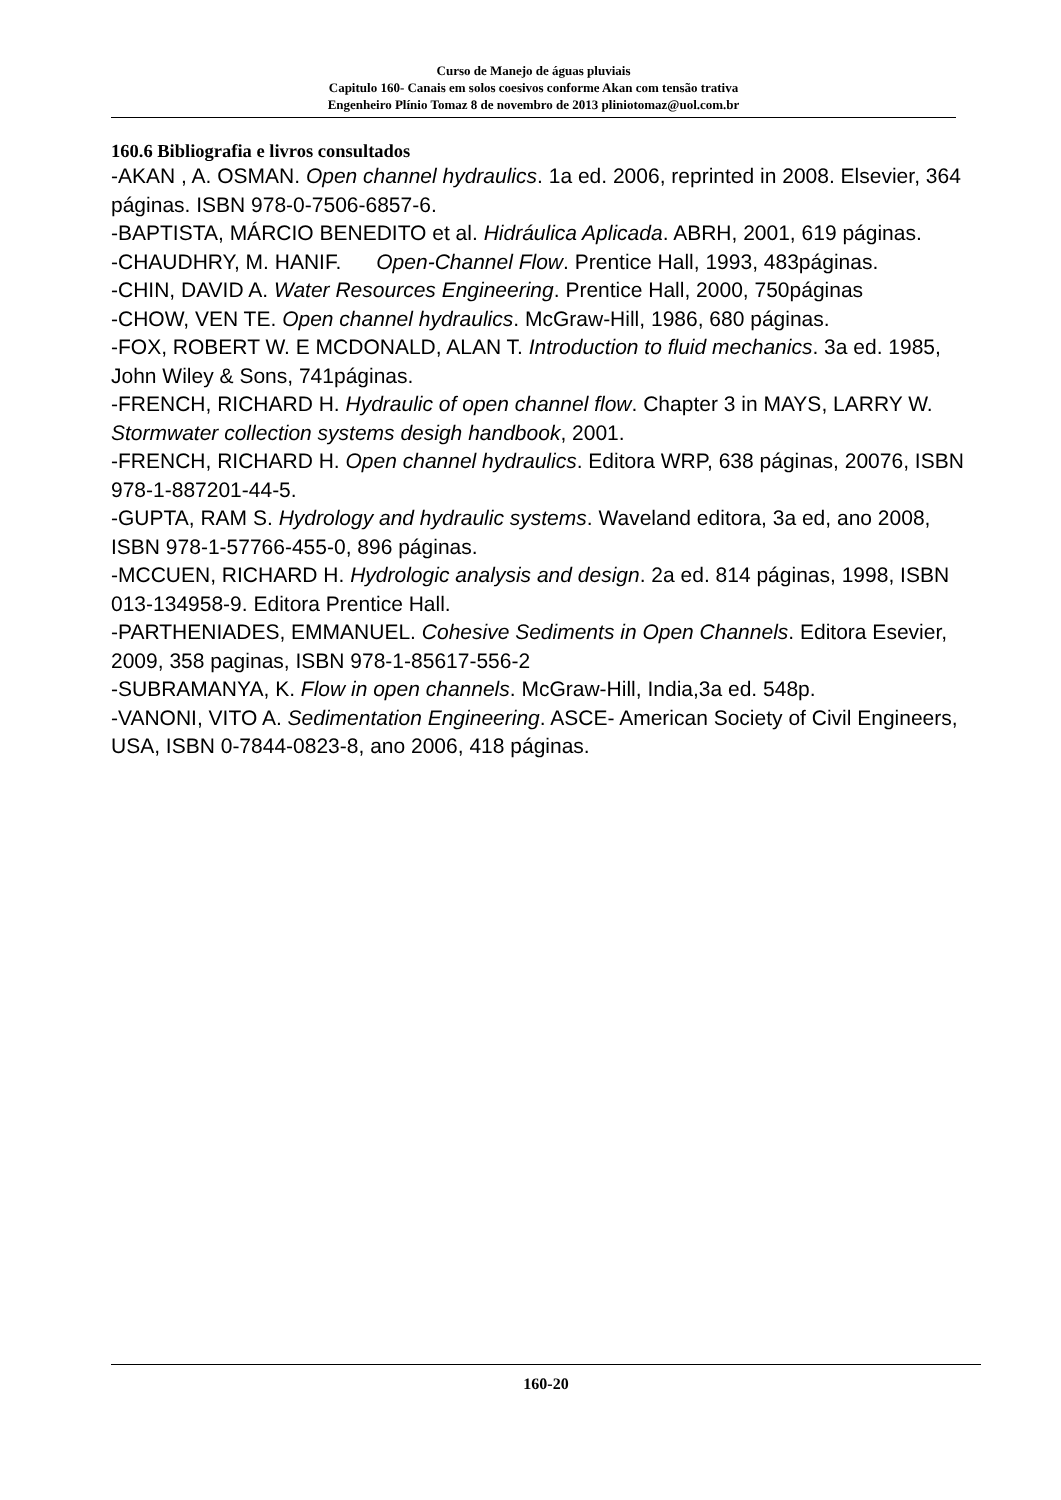Curso de Manejo de águas pluviais
Capitulo 160- Canais em solos coesivos conforme Akan com tensão trativa
Engenheiro Plínio Tomaz 8 de novembro de 2013 pliniotomaz@uol.com.br
160.6 Bibliografia e livros consultados
-AKAN , A. OSMAN. Open channel hydraulics. 1a ed. 2006, reprinted in 2008. Elsevier, 364 páginas. ISBN 978-0-7506-6857-6.
-BAPTISTA, MÁRCIO BENEDITO et al. Hidráulica Aplicada. ABRH, 2001, 619 páginas.
-CHAUDHRY, M. HANIF. Open-Channel Flow. Prentice Hall, 1993, 483páginas.
-CHIN, DAVID A. Water Resources Engineering. Prentice Hall, 2000, 750páginas
-CHOW, VEN TE. Open channel hydraulics. McGraw-Hill, 1986, 680 páginas.
-FOX, ROBERT W. E MCDONALD, ALAN T. Introduction to fluid mechanics. 3a ed. 1985, John Wiley & Sons, 741páginas.
-FRENCH, RICHARD H. Hydraulic of open channel flow. Chapter 3 in MAYS, LARRY W. Stormwater collection systems desigh handbook, 2001.
-FRENCH, RICHARD H. Open channel hydraulics. Editora WRP, 638 páginas, 20076, ISBN 978-1-887201-44-5.
-GUPTA, RAM S. Hydrology and hydraulic systems. Waveland editora, 3a ed, ano 2008, ISBN 978-1-57766-455-0, 896 páginas.
-MCCUEN, RICHARD H. Hydrologic analysis and design. 2a ed. 814 páginas, 1998, ISBN 013-134958-9. Editora Prentice Hall.
-PARTHENIADES, EMMANUEL. Cohesive Sediments in Open Channels. Editora Esevier, 2009, 358 paginas, ISBN 978-1-85617-556-2
-SUBRAMANYA, K. Flow in open channels. McGraw-Hill, India,3a ed. 548p.
-VANONI, VITO A. Sedimentation Engineering. ASCE- American Society of Civil Engineers, USA, ISBN 0-7844-0823-8, ano 2006, 418 páginas.
160-20